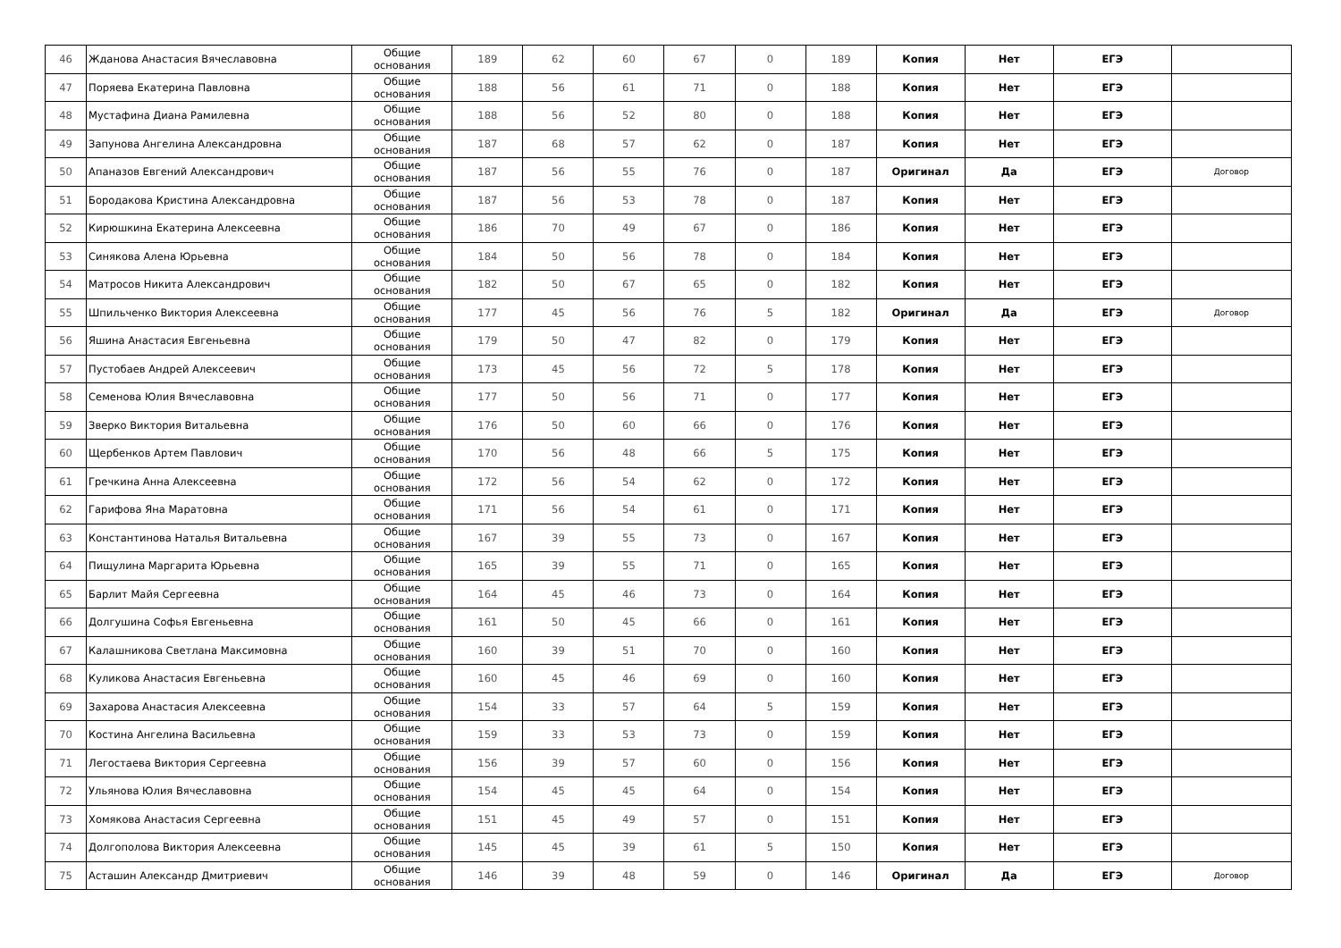| 46 | Жданова Анастасия Вячеславовна | Общие основания | 189 | 62 | 60 | 67 | 0 | 189 | Копия | Нет | ЕГЭ | |
| 47 | Поряева Екатерина Павловна | Общие основания | 188 | 56 | 61 | 71 | 0 | 188 | Копия | Нет | ЕГЭ | |
| 48 | Мустафина Диана Рамилевна | Общие основания | 188 | 56 | 52 | 80 | 0 | 188 | Копия | Нет | ЕГЭ | |
| 49 | Запунова Ангелина Александровна | Общие основания | 187 | 68 | 57 | 62 | 0 | 187 | Копия | Нет | ЕГЭ | |
| 50 | Апаназов Евгений Александрович | Общие основания | 187 | 56 | 55 | 76 | 0 | 187 | Оригинал | Да | ЕГЭ | Договор |
| 51 | Бородакова Кристина Александровна | Общие основания | 187 | 56 | 53 | 78 | 0 | 187 | Копия | Нет | ЕГЭ | |
| 52 | Кирюшкина Екатерина Алексеевна | Общие основания | 186 | 70 | 49 | 67 | 0 | 186 | Копия | Нет | ЕГЭ | |
| 53 | Синякова Алена Юрьевна | Общие основания | 184 | 50 | 56 | 78 | 0 | 184 | Копия | Нет | ЕГЭ | |
| 54 | Матросов Никита Александрович | Общие основания | 182 | 50 | 67 | 65 | 0 | 182 | Копия | Нет | ЕГЭ | |
| 55 | Шпильченко Виктория Алексеевна | Общие основания | 177 | 45 | 56 | 76 | 5 | 182 | Оригинал | Да | ЕГЭ | Договор |
| 56 | Яшина Анастасия Евгеньевна | Общие основания | 179 | 50 | 47 | 82 | 0 | 179 | Копия | Нет | ЕГЭ | |
| 57 | Пустобаев Андрей Алексеевич | Общие основания | 173 | 45 | 56 | 72 | 5 | 178 | Копия | Нет | ЕГЭ | |
| 58 | Семенова Юлия Вячеславовна | Общие основания | 177 | 50 | 56 | 71 | 0 | 177 | Копия | Нет | ЕГЭ | |
| 59 | Зверко Виктория Витальевна | Общие основания | 176 | 50 | 60 | 66 | 0 | 176 | Копия | Нет | ЕГЭ | |
| 60 | Щербенков Артем Павлович | Общие основания | 170 | 56 | 48 | 66 | 5 | 175 | Копия | Нет | ЕГЭ | |
| 61 | Гречкина Анна Алексеевна | Общие основания | 172 | 56 | 54 | 62 | 0 | 172 | Копия | Нет | ЕГЭ | |
| 62 | Гарифова Яна Маратовна | Общие основания | 171 | 56 | 54 | 61 | 0 | 171 | Копия | Нет | ЕГЭ | |
| 63 | Константинова Наталья Витальевна | Общие основания | 167 | 39 | 55 | 73 | 0 | 167 | Копия | Нет | ЕГЭ | |
| 64 | Пищулина Маргарита Юрьевна | Общие основания | 165 | 39 | 55 | 71 | 0 | 165 | Копия | Нет | ЕГЭ | |
| 65 | Барлит Майя Сергеевна | Общие основания | 164 | 45 | 46 | 73 | 0 | 164 | Копия | Нет | ЕГЭ | |
| 66 | Долгушина Софья Евгеньевна | Общие основания | 161 | 50 | 45 | 66 | 0 | 161 | Копия | Нет | ЕГЭ | |
| 67 | Калашникова Светлана Максимовна | Общие основания | 160 | 39 | 51 | 70 | 0 | 160 | Копия | Нет | ЕГЭ | |
| 68 | Куликова Анастасия Евгеньевна | Общие основания | 160 | 45 | 46 | 69 | 0 | 160 | Копия | Нет | ЕГЭ | |
| 69 | Захарова Анастасия Алексеевна | Общие основания | 154 | 33 | 57 | 64 | 5 | 159 | Копия | Нет | ЕГЭ | |
| 70 | Костина Ангелина Васильевна | Общие основания | 159 | 33 | 53 | 73 | 0 | 159 | Копия | Нет | ЕГЭ | |
| 71 | Легостаева Виктория Сергеевна | Общие основания | 156 | 39 | 57 | 60 | 0 | 156 | Копия | Нет | ЕГЭ | |
| 72 | Ульянова Юлия Вячеславовна | Общие основания | 154 | 45 | 45 | 64 | 0 | 154 | Копия | Нет | ЕГЭ | |
| 73 | Хомякова Анастасия Сергеевна | Общие основания | 151 | 45 | 49 | 57 | 0 | 151 | Копия | Нет | ЕГЭ | |
| 74 | Долгополова Виктория Алексеевна | Общие основания | 145 | 45 | 39 | 61 | 5 | 150 | Копия | Нет | ЕГЭ | |
| 75 | Асташин Александр Дмитриевич | Общие основания | 146 | 39 | 48 | 59 | 0 | 146 | Оригинал | Да | ЕГЭ | Договор |